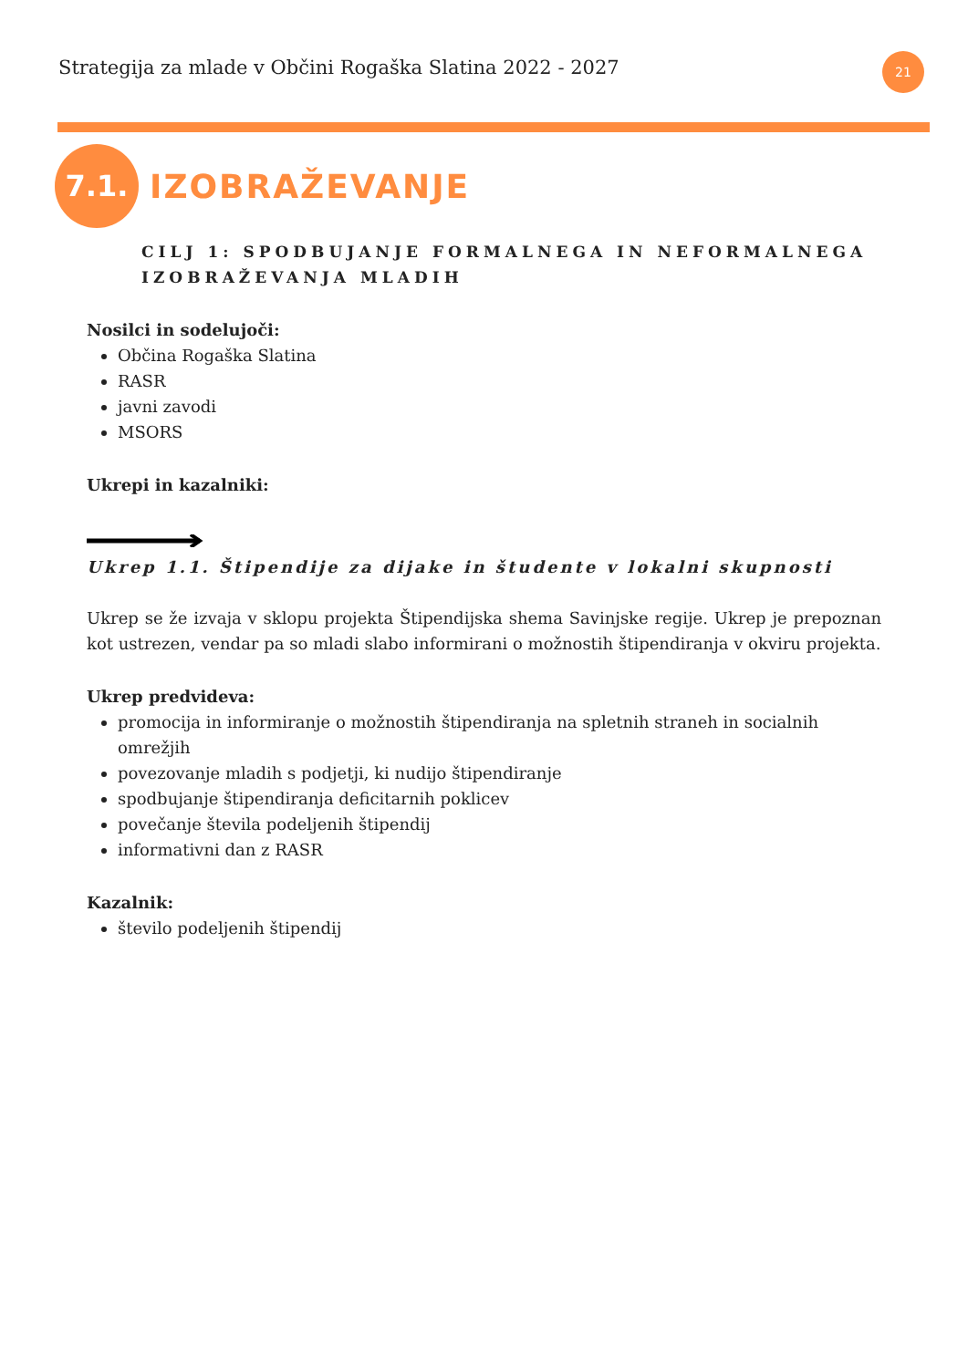Strategija za mlade v Občini Rogaška Slatina 2022 - 2027
21
7.1.
IZOBRAŽEVANJE
CILJ 1: SPODBUJANJE FORMALNEGA IN NEFORMALNEGA IZOBRAŽEVANJA MLADIH
Nosilci in sodelujoči:
Občina Rogaška Slatina
RASR
javni zavodi
MSORS
Ukrepi in kazalniki:
Ukrep 1.1. Štipendije za dijake in študente v lokalni skupnosti
Ukrep se že izvaja v sklopu projekta Štipendijska shema Savinjske regije. Ukrep je prepoznan kot ustrezen, vendar pa so mladi slabo informirani o možnostih štipendiranja v okviru projekta.
Ukrep predvideva:
promocija in informiranje o možnostih štipendiranja na spletnih straneh in socialnih omrežjih
povezovanje mladih s podjetji, ki nudijo štipendiranje
spodbujanje štipendiranja deficitarnih poklicev
povečanje števila podeljenih štipendij
informativni dan z RASR
Kazalnik:
število podeljenih štipendij